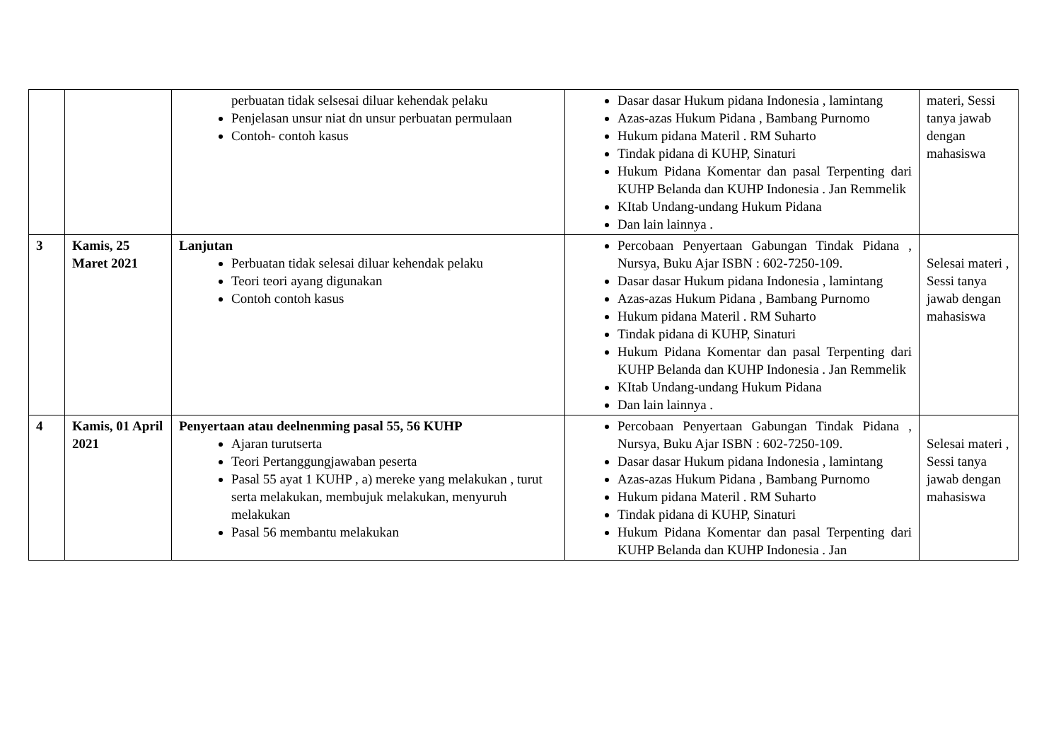| | | perbuatan tidak selsesai diluar kehendak pelaku Penjelasan unsur niat dn unsur perbuatan permulaan Contoh- contoh kasus | Dasar dasar Hukum pidana Indonesia , lamintang Azas-azas Hukum Pidana , Bambang Purnomo Hukum pidana Materil . RM Suharto Tindak pidana di KUHP, Sinaturi Hukum Pidana Komentar dan pasal Terpenting dari KUHP Belanda dan KUHP Indonesia . Jan Remmelik KItab Undang-undang Hukum Pidana Dan lain lainnya . | materi, Sessi tanya jawab dengan mahasiswa |
| 3 | Kamis, 25 Maret 2021 | Lanjutan Perbuatan tidak selesai diluar kehendak pelaku Teori teori ayang digunakan Contoh contoh kasus | Percobaan Penyertaan Gabungan Tindak Pidana , Nursya, Buku Ajar ISBN : 602-7250-109. Dasar dasar Hukum pidana Indonesia , lamintang Azas-azas Hukum Pidana , Bambang Purnomo Hukum pidana Materil . RM Suharto Tindak pidana di KUHP, Sinaturi Hukum Pidana Komentar dan pasal Terpenting dari KUHP Belanda dan KUHP Indonesia . Jan Remmelik KItab Undang-undang Hukum Pidana Dan lain lainnya . | Selesai materi , Sessi tanya jawab dengan mahasiswa |
| 4 | Kamis, 01 April 2021 | Penyertaan atau deelnenming pasal 55, 56 KUHP Ajaran turutserta Teori Pertanggungjawaban peserta Pasal 55 ayat 1 KUHP , a) mereke yang melakukan , turut serta melakukan, membujuk melakukan, menyuruh melakukan Pasal 56 membantu melakukan | Percobaan Penyertaan Gabungan Tindak Pidana , Nursya, Buku Ajar ISBN : 602-7250-109. Dasar dasar Hukum pidana Indonesia , lamintang Azas-azas Hukum Pidana , Bambang Purnomo Hukum pidana Materil . RM Suharto Tindak pidana di KUHP, Sinaturi Hukum Pidana Komentar dan pasal Terpenting dari KUHP Belanda dan KUHP Indonesia . Jan | Selesai materi , Sessi tanya jawab dengan mahasiswa |